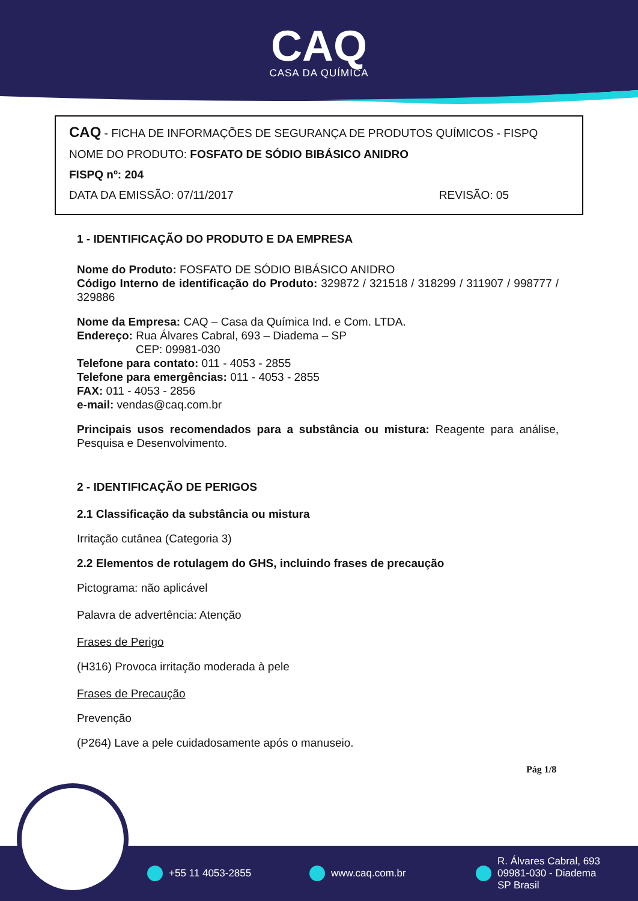CAQ
CASA DA QUÍMICA
CAQ - FICHA DE INFORMAÇÕES DE SEGURANÇA DE PRODUTOS QUÍMICOS - FISPQ
NOME DO PRODUTO: FOSFATO DE SÓDIO BIBÁSICO ANIDRO
FISPQ nº: 204
DATA DA EMISSÃO: 07/11/2017 REVISÃO: 05
1 - IDENTIFICAÇÃO DO PRODUTO E DA EMPRESA
Nome do Produto: FOSFATO DE SÓDIO BIBÁSICO ANIDRO
Código Interno de identificação do Produto: 329872 / 321518 / 318299 / 311907 / 998777 / 329886
Nome da Empresa: CAQ – Casa da Química Ind. e Com. LTDA.
Endereço: Rua Álvares Cabral, 693 – Diadema – SP
CEP: 09981-030
Telefone para contato: 011 - 4053 - 2855
Telefone para emergências: 011 - 4053 - 2855
FAX: 011 - 4053 - 2856
e-mail: vendas@caq.com.br
Principais usos recomendados para a substância ou mistura: Reagente para análise, Pesquisa e Desenvolvimento.
2 - IDENTIFICAÇÃO DE PERIGOS
2.1 Classificação da substância ou mistura
Irritação cutânea (Categoria 3)
2.2 Elementos de rotulagem do GHS, incluindo frases de precaução
Pictograma: não aplicável
Palavra de advertência: Atenção
Frases de Perigo
(H316) Provoca irritação moderada à pele
Frases de Precaução
Prevenção
(P264) Lave a pele cuidadosamente após o manuseio.
Pág 1/8
+55 11 4053-2855 www.caq.com.br
R. Álvares Cabral, 693
09981-030 - Diadema
SP Brasil